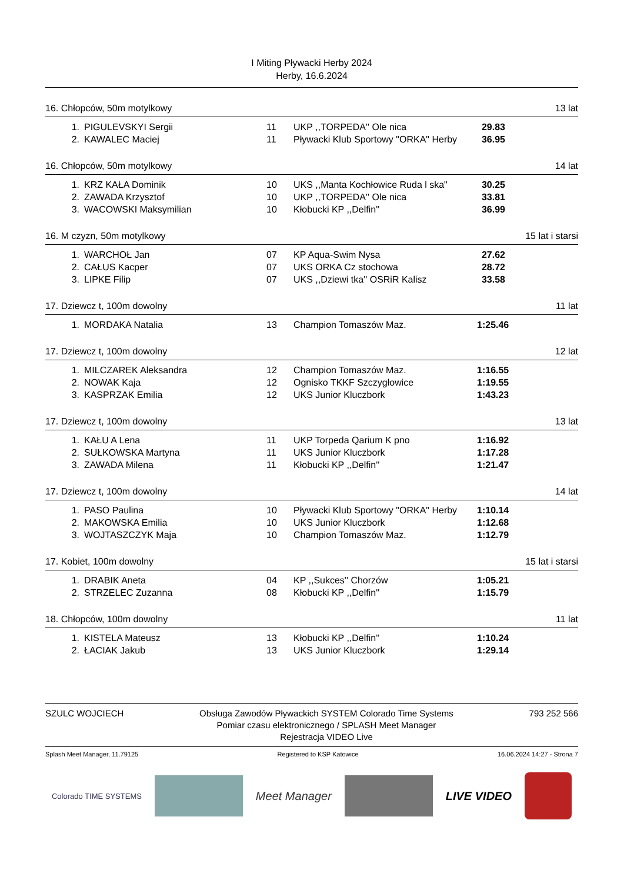I Miting Pływacki Herby 2024
Herby, 16.6.2024
16. Chłopców, 50m motylkowy 13 lat
| 1. | PIGULEVSKYI Sergii | 11 | UKP ,,TORPEDA'' Ole nica | 29.83 |
| 2. | KAWALEC Maciej | 11 | Pływacki Klub Sportowy "ORKA" Herby | 36.95 |
16. Chłopców, 50m motylkowy 14 lat
| 1. | KRZ KAŁA Dominik | 10 | UKS ,,Manta Kochłowice Ruda l ska" | 30.25 |
| 2. | ZAWADA Krzysztof | 10 | UKP ,,TORPEDA'' Ole nica | 33.81 |
| 3. | WACOWSKI Maksymilian | 10 | Kłobucki KP ,,Delfin'' | 36.99 |
16. M czyzn, 50m motylkowy 15 lat i starsi
| 1. | WARCHOŁ Jan | 07 | KP Aqua-Swim Nysa | 27.62 |
| 2. | CAŁUS Kacper | 07 | UKS ORKA Cz stochowa | 28.72 |
| 3. | LIPKE Filip | 07 | UKS ,,Dziewi tka'' OSRiR Kalisz | 33.58 |
17. Dziewcz t, 100m dowolny 11 lat
| 1. | MORDAKA Natalia | 13 | Champion Tomaszów Maz. | 1:25.46 |
17. Dziewcz t, 100m dowolny 12 lat
| 1. | MILCZAREK Aleksandra | 12 | Champion Tomaszów Maz. | 1:16.55 |
| 2. | NOWAK Kaja | 12 | Ognisko TKKF Szczygłowice | 1:19.55 |
| 3. | KASPRZAK Emilia | 12 | UKS Junior Kluczbork | 1:43.23 |
17. Dziewcz t, 100m dowolny 13 lat
| 1. | KAŁU A Lena | 11 | UKP Torpeda Qarium K pno | 1:16.92 |
| 2. | SUŁKOWSKA Martyna | 11 | UKS Junior Kluczbork | 1:17.28 |
| 3. | ZAWADA Milena | 11 | Kłobucki KP ,,Delfin'' | 1:21.47 |
17. Dziewcz t, 100m dowolny 14 lat
| 1. | PASO Paulina | 10 | Pływacki Klub Sportowy "ORKA" Herby | 1:10.14 |
| 2. | MAKOWSKA Emilia | 10 | UKS Junior Kluczbork | 1:12.68 |
| 3. | WOJTASZCZYK Maja | 10 | Champion Tomaszów Maz. | 1:12.79 |
17. Kobiet, 100m dowolny 15 lat i starsi
| 1. | DRABIK Aneta | 04 | KP ,,Sukces'' Chorzów | 1:05.21 |
| 2. | STRZELEC Zuzanna | 08 | Kłobucki KP ,,Delfin'' | 1:15.79 |
18. Chłopców, 100m dowolny 11 lat
| 1. | KISTELA Mateusz | 13 | Kłobucki KP ,,Delfin'' | 1:10.24 |
| 2. | ŁACIAK Jakub | 13 | UKS Junior Kluczbork | 1:29.14 |
SZULC WOJCIECH Obsługa Zawodów Pływackich SYSTEM Colorado Time Systems
Pomiar czasu elektronicznego / SPLASH Meet Manager
Rejestracja VIDEO Live 793 252 566
Splash Meet Manager, 11.79125 Registered to KSP Katowice 16.06.2024 14:27 - Strona 7
Colorado TIME SYSTEMS
Meet Manager LIVE VIDEO